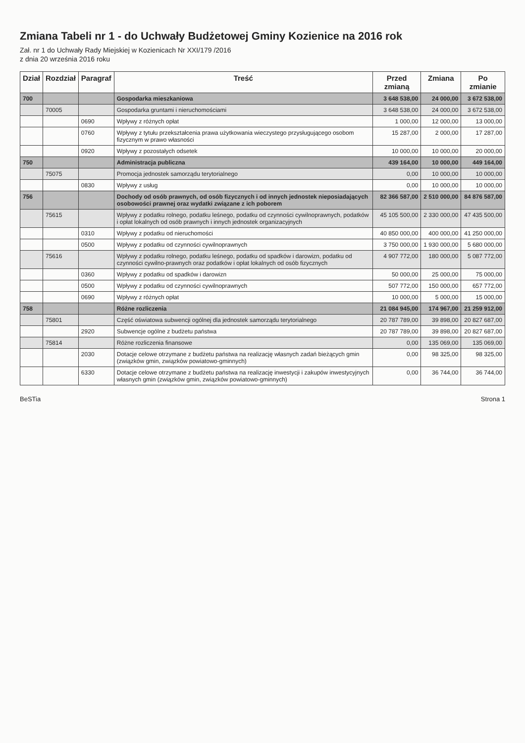Zmiana Tabeli nr 1 - do Uchwały Budżetowej Gminy Kozienice na 2016 rok
Zał. nr 1 do Uchwały Rady Miejskiej w Kozienicach Nr XXI/179 /2016
z dnia 20 września 2016 roku
| Dział | Rozdział | Paragraf | Treść | Przed zmianą | Zmiana | Po zmianie |
| --- | --- | --- | --- | --- | --- | --- |
| 700 | | | Gospodarka mieszkaniowa | 3 648 538,00 | 24 000,00 | 3 672 538,00 |
| | 70005 | | Gospodarka gruntami i nieruchomościami | 3 648 538,00 | 24 000,00 | 3 672 538,00 |
| | | 0690 | Wpływy z różnych opłat | 1 000,00 | 12 000,00 | 13 000,00 |
| | | 0760 | Wpływy z tytułu przekształcenia prawa użytkowania wieczystego przysługującego osobom fizycznym w prawo własności | 15 287,00 | 2 000,00 | 17 287,00 |
| | | 0920 | Wpływy z pozostałych odsetek | 10 000,00 | 10 000,00 | 20 000,00 |
| 750 | | | Administracja publiczna | 439 164,00 | 10 000,00 | 449 164,00 |
| | 75075 | | Promocja jednostek samorządu terytorialnego | 0,00 | 10 000,00 | 10 000,00 |
| | | 0830 | Wpływy z usług | 0,00 | 10 000,00 | 10 000,00 |
| 756 | | | Dochody od osób prawnych, od osób fizycznych i od innych jednostek nieposiadających osobowości prawnej oraz wydatki związane z ich poborem | 82 366 587,00 | 2 510 000,00 | 84 876 587,00 |
| | 75615 | | Wpływy z podatku rolnego, podatku leśnego, podatku od czynności cywilnoprawnych, podatków i opłat lokalnych od osób prawnych i innych jednostek organizacyjnych | 45 105 500,00 | 2 330 000,00 | 47 435 500,00 |
| | | 0310 | Wpływy z podatku od nieruchomości | 40 850 000,00 | 400 000,00 | 41 250 000,00 |
| | | 0500 | Wpływy z podatku od czynności cywilnoprawnych | 3 750 000,00 | 1 930 000,00 | 5 680 000,00 |
| | 75616 | | Wpływy z podatku rolnego, podatku leśnego, podatku od spadków i darowizn, podatku od czynności cywilno-prawnych oraz podatków i opłat lokalnych od osób fizycznych | 4 907 772,00 | 180 000,00 | 5 087 772,00 |
| | | 0360 | Wpływy z podatku od spadków i darowizn | 50 000,00 | 25 000,00 | 75 000,00 |
| | | 0500 | Wpływy z podatku od czynności cywilnoprawnych | 507 772,00 | 150 000,00 | 657 772,00 |
| | | 0690 | Wpływy z różnych opłat | 10 000,00 | 5 000,00 | 15 000,00 |
| 758 | | | Różne rozliczenia | 21 084 945,00 | 174 967,00 | 21 259 912,00 |
| | 75801 | | Część oświatowa subwencji ogólnej dla jednostek samorządu terytorialnego | 20 787 789,00 | 39 898,00 | 20 827 687,00 |
| | | 2920 | Subwencje ogólne z budżetu państwa | 20 787 789,00 | 39 898,00 | 20 827 687,00 |
| | 75814 | | Różne rozliczenia finansowe | 0,00 | 135 069,00 | 135 069,00 |
| | | 2030 | Dotacje celowe otrzymane z budżetu państwa na realizację własnych zadań bieżących gmin (związków gmin, związków powiatowo-gminnych) | 0,00 | 98 325,00 | 98 325,00 |
| | | 6330 | Dotacje celowe otrzymane z budżetu państwa na realizację inwestycji i zakupów inwestycyjnych własnych gmin (związków gmin, związków powiatowo-gminnych) | 0,00 | 36 744,00 | 36 744,00 |
BeSTia Strona 1